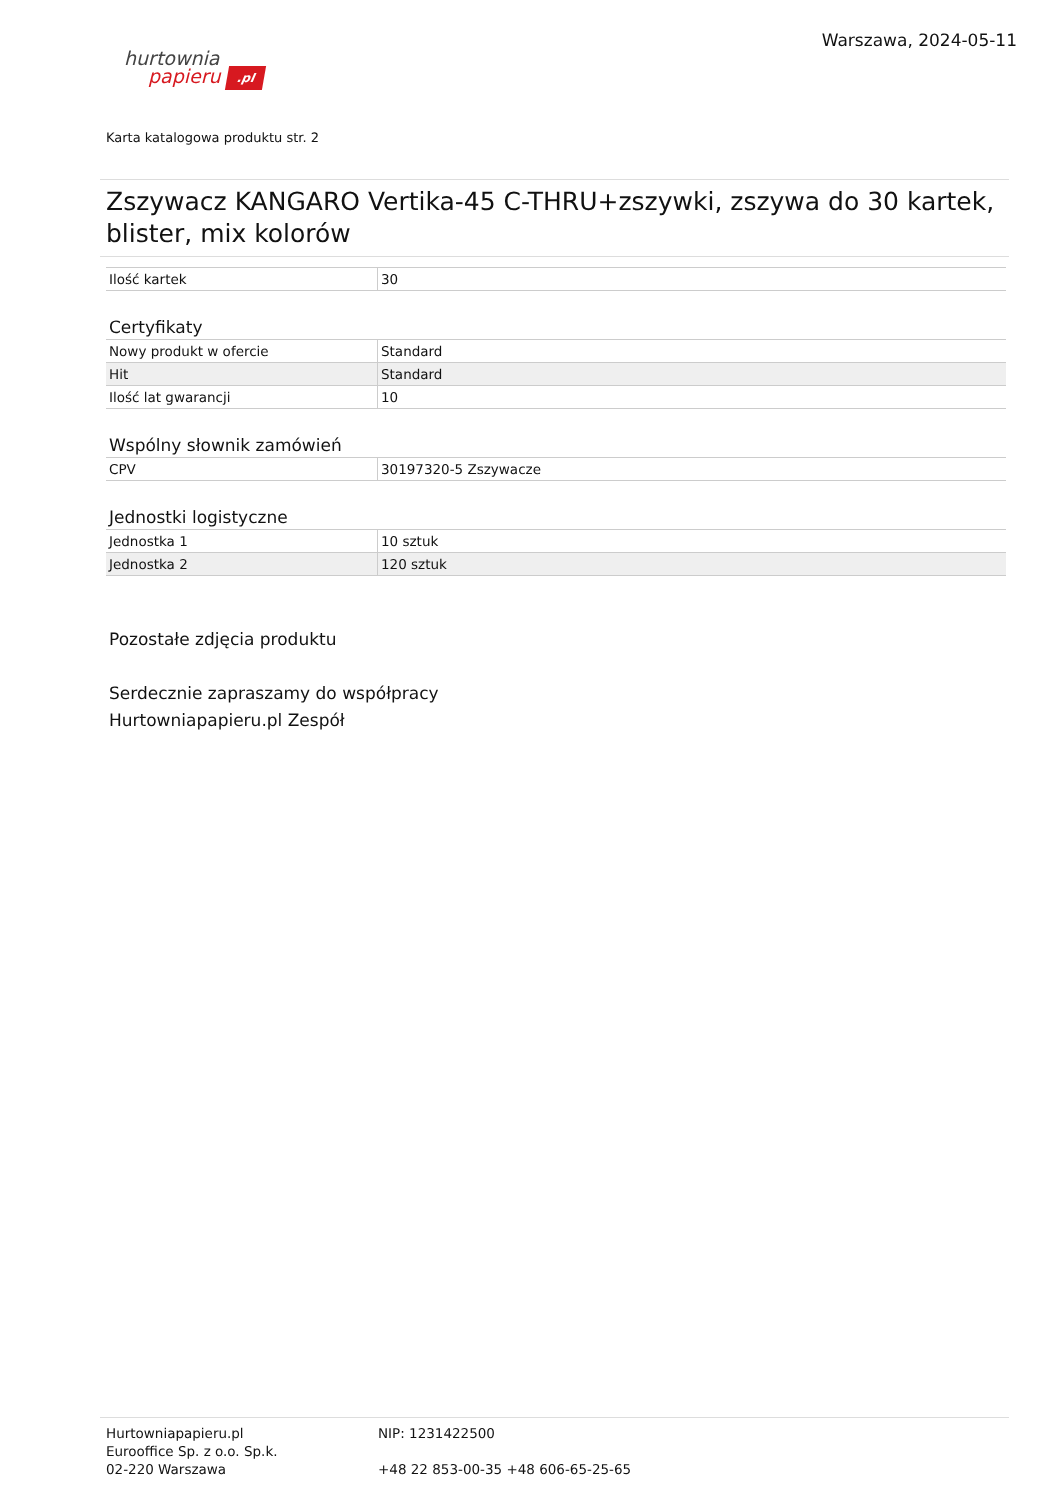hurtownia
papieru .pl
Warszawa, 2024-05-11
Karta katalogowa produktu str. 2
Zszywacz KANGARO Vertika-45 C-THRU+zszywki, zszywa do 30 kartek, blister, mix kolorów
| Ilość kartek | 30 |
Certyfikaty
| Nowy produkt w ofercie | Standard |
| Hit | Standard |
| Ilość lat gwarancji | 10 |
Wspólny słownik zamówień
| CPV | 30197320-5 Zszywacze |
Jednostki logistyczne
| Jednostka 1 | 10 sztuk |
| Jednostka 2 | 120 sztuk |
Pozostałe zdjęcia produktu
Serdecznie zapraszamy do współpracy
Hurtowniapapieru.pl Zespół
Hurtowniapapieru.pl
Eurooffice Sp. z o.o. Sp.k.
02-220 Warszawa
NIP: 1231422500
+48 22 853-00-35 +48 606-65-25-65